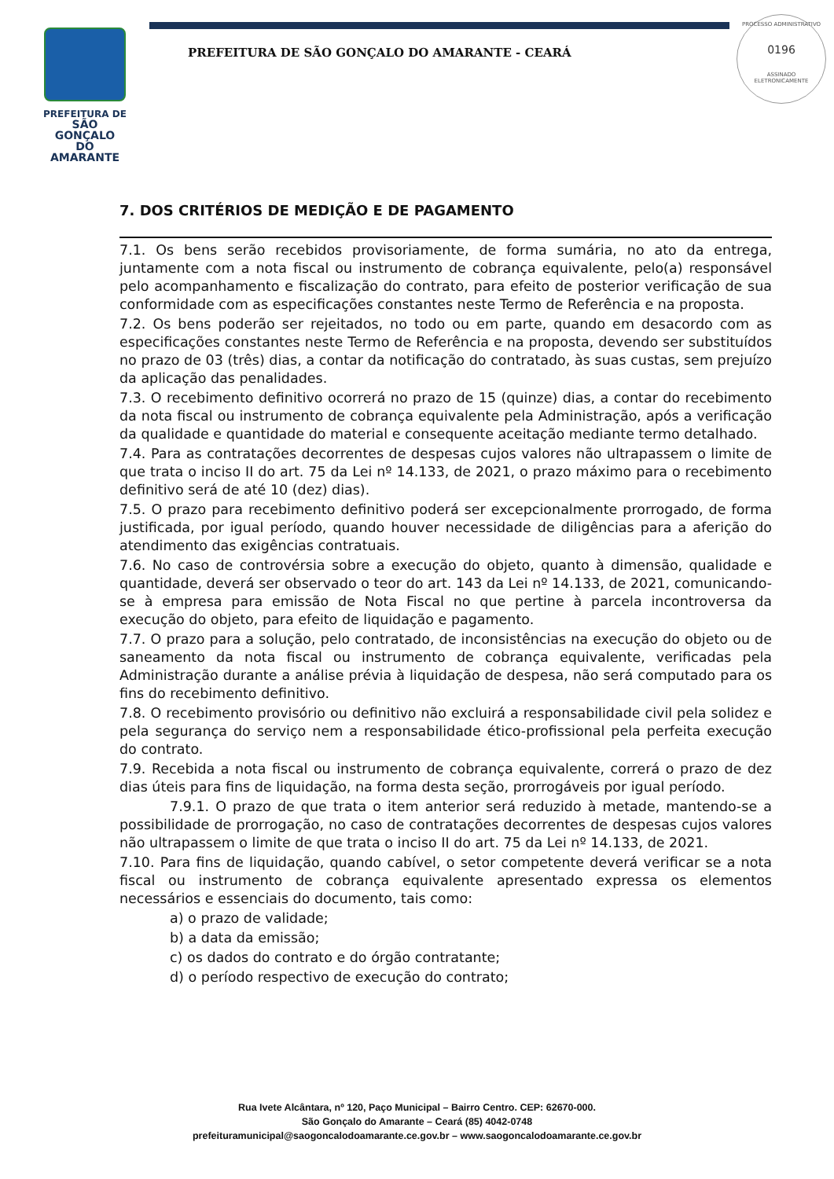PREFEITURA DE
SÃO GONÇALO
DO AMARANTE
PREFEITURA DE SÃO GONÇALO DO AMARANTE - CEARÁ
PROCESSO ADMINISTRATIVO
0196
ASSINADO
ELETRONICAMENTE
7. DOS CRITÉRIOS DE MEDIÇÃO E DE PAGAMENTO
7.1. Os bens serão recebidos provisoriamente, de forma sumária, no ato da entrega, juntamente com a nota fiscal ou instrumento de cobrança equivalente, pelo(a) responsável pelo acompanhamento e fiscalização do contrato, para efeito de posterior verificação de sua conformidade com as especificações constantes neste Termo de Referência e na proposta.
7.2. Os bens poderão ser rejeitados, no todo ou em parte, quando em desacordo com as especificações constantes neste Termo de Referência e na proposta, devendo ser substituídos no prazo de 03 (três) dias, a contar da notificação do contratado, às suas custas, sem prejuízo da aplicação das penalidades.
7.3. O recebimento definitivo ocorrerá no prazo de 15 (quinze) dias, a contar do recebimento da nota fiscal ou instrumento de cobrança equivalente pela Administração, após a verificação da qualidade e quantidade do material e consequente aceitação mediante termo detalhado.
7.4. Para as contratações decorrentes de despesas cujos valores não ultrapassem o limite de que trata o inciso II do art. 75 da Lei nº 14.133, de 2021, o prazo máximo para o recebimento definitivo será de até 10 (dez) dias).
7.5. O prazo para recebimento definitivo poderá ser excepcionalmente prorrogado, de forma justificada, por igual período, quando houver necessidade de diligências para a aferição do atendimento das exigências contratuais.
7.6. No caso de controvérsia sobre a execução do objeto, quanto à dimensão, qualidade e quantidade, deverá ser observado o teor do art. 143 da Lei nº 14.133, de 2021, comunicando-se à empresa para emissão de Nota Fiscal no que pertine à parcela incontroversa da execução do objeto, para efeito de liquidação e pagamento.
7.7. O prazo para a solução, pelo contratado, de inconsistências na execução do objeto ou de saneamento da nota fiscal ou instrumento de cobrança equivalente, verificadas pela Administração durante a análise prévia à liquidação de despesa, não será computado para os fins do recebimento definitivo.
7.8. O recebimento provisório ou definitivo não excluirá a responsabilidade civil pela solidez e pela segurança do serviço nem a responsabilidade ético-profissional pela perfeita execução do contrato.
7.9. Recebida a nota fiscal ou instrumento de cobrança equivalente, correrá o prazo de dez dias úteis para fins de liquidação, na forma desta seção, prorrogáveis por igual período.
7.9.1. O prazo de que trata o item anterior será reduzido à metade, mantendo-se a possibilidade de prorrogação, no caso de contratações decorrentes de despesas cujos valores não ultrapassem o limite de que trata o inciso II do art. 75 da Lei nº 14.133, de 2021.
7.10. Para fins de liquidação, quando cabível, o setor competente deverá verificar se a nota fiscal ou instrumento de cobrança equivalente apresentado expressa os elementos necessários e essenciais do documento, tais como:
a) o prazo de validade;
b) a data da emissão;
c) os dados do contrato e do órgão contratante;
d) o período respectivo de execução do contrato;
Rua Ivete Alcântara, nº 120, Paço Municipal – Bairro Centro. CEP: 62670-000.
São Gonçalo do Amarante – Ceará (85) 4042-0748
prefeituramunicipal@saogoncalodoamarante.ce.gov.br – www.saogoncalodoamarante.ce.gov.br